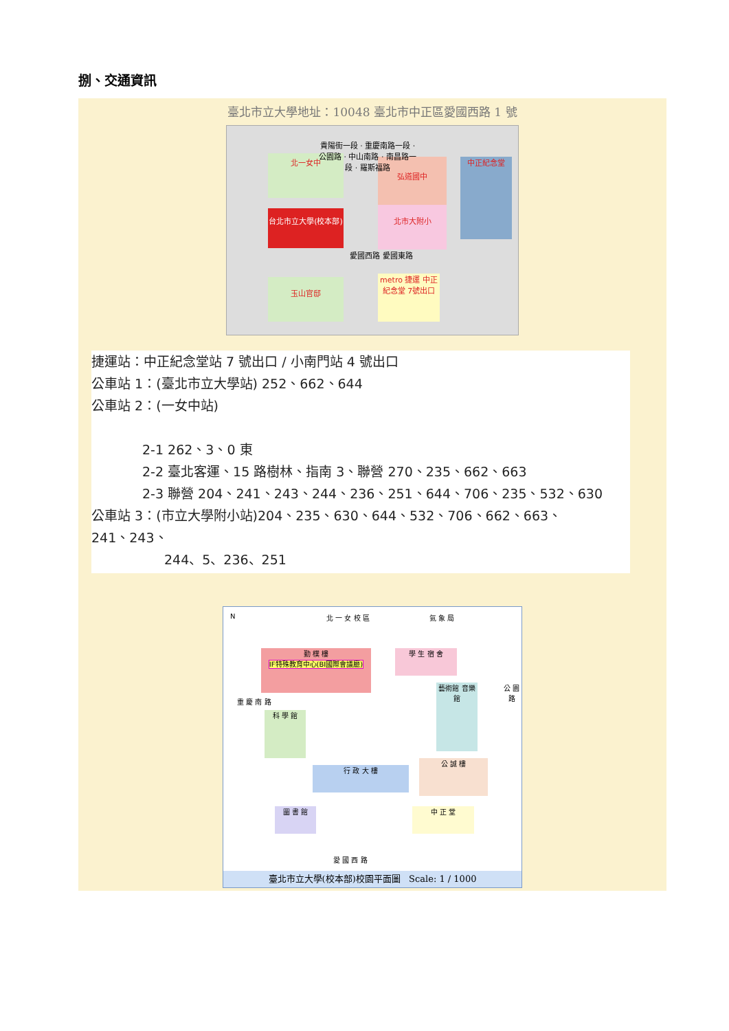捌、交通資訊
臺北市立大學地址：10048 臺北市中正區愛國西路 1 號
北一女中
台北市立大學(校本部)
弘道國中
北市大附小
中正紀念堂
愛國西路 愛國東路
玉山官邸
metro 捷運 中正紀念堂 7號出口
貴陽街一段 · 重慶南路一段 · 公園路 · 中山南路 · 南昌路一段 · 羅斯福路
捷運站：中正紀念堂站 7 號出口 / 小南門站 4 號出口
公車站 1：(臺北市立大學站) 252、662、644
公車站 2：(一女中站)
2-1 262、3、0 東
2-2 臺北客運、15 路樹林、指南 3、聯營 270、235、662、663
2-3 聯營 204、241、243、244、236、251、644、706、235、532、630
公車站 3：(市立大學附小站)204、235、630、644、532、706、662、663、
241、243、
244、5、236、251
N 北 一 女 校 區 氣 象 局
勤 樸 樓
IF特殊教育中心(BI國際會議廳)
學 生 宿 舍
重 慶 南 路
科 學 館
藝術館 音樂館
公 園 路
行 政 大 樓
公 誠 樓
圖 書 館 中 正 堂
愛 國 西 路
臺北市立大學(校本部)校園平面圖 Scale: 1 / 1000